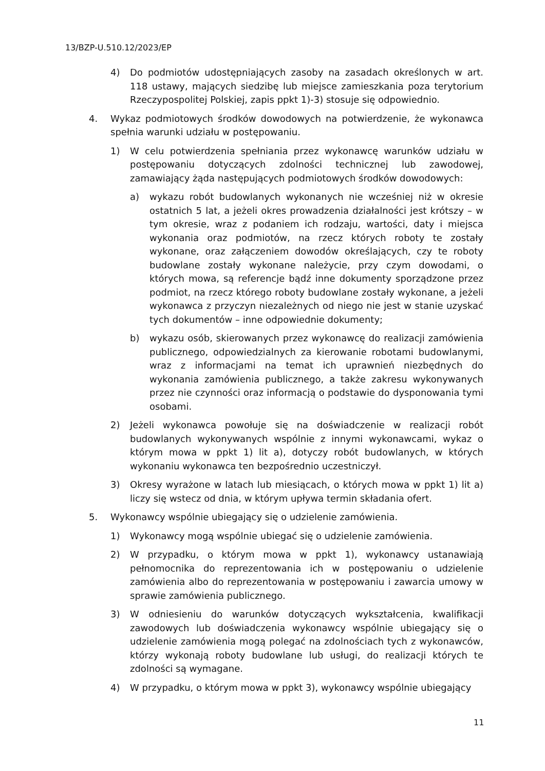13/BZP-U.510.12/2023/EP
4) Do podmiotów udostępniających zasoby na zasadach określonych w art. 118 ustawy, mających siedzibę lub miejsce zamieszkania poza terytorium Rzeczypospolitej Polskiej, zapis ppkt 1)-3) stosuje się odpowiednio.
4. Wykaz podmiotowych środków dowodowych na potwierdzenie, że wykonawca spełnia warunki udziału w postępowaniu.
1) W celu potwierdzenia spełniania przez wykonawcę warunków udziału w postępowaniu dotyczących zdolności technicznej lub zawodowej, zamawiający żąda następujących podmiotowych środków dowodowych:
a) wykazu robót budowlanych wykonanych nie wcześniej niż w okresie ostatnich 5 lat, a jeżeli okres prowadzenia działalności jest krótszy – w tym okresie, wraz z podaniem ich rodzaju, wartości, daty i miejsca wykonania oraz podmiotów, na rzecz których roboty te zostały wykonane, oraz załączeniem dowodów określających, czy te roboty budowlane zostały wykonane należycie, przy czym dowodami, o których mowa, są referencje bądź inne dokumenty sporządzone przez podmiot, na rzecz którego roboty budowlane zostały wykonane, a jeżeli wykonawca z przyczyn niezależnych od niego nie jest w stanie uzyskać tych dokumentów – inne odpowiednie dokumenty;
b) wykazu osób, skierowanych przez wykonawcę do realizacji zamówienia publicznego, odpowiedzialnych za kierowanie robotami budowlanymi, wraz z informacjami na temat ich uprawnień niezbędnych do wykonania zamówienia publicznego, a także zakresu wykonywanych przez nie czynności oraz informacją o podstawie do dysponowania tymi osobami.
2) Jeżeli wykonawca powołuje się na doświadczenie w realizacji robót budowlanych wykonywanych wspólnie z innymi wykonawcami, wykaz o którym mowa w ppkt 1) lit a), dotyczy robót budowlanych, w których wykonaniu wykonawca ten bezpośrednio uczestniczył.
3) Okresy wyrażone w latach lub miesiącach, o których mowa w ppkt 1) lit a) liczy się wstecz od dnia, w którym upływa termin składania ofert.
5. Wykonawcy wspólnie ubiegający się o udzielenie zamówienia.
1) Wykonawcy mogą wspólnie ubiegać się o udzielenie zamówienia.
2) W przypadku, o którym mowa w ppkt 1), wykonawcy ustanawiają pełnomocnika do reprezentowania ich w postępowaniu o udzielenie zamówienia albo do reprezentowania w postępowaniu i zawarcia umowy w sprawie zamówienia publicznego.
3) W odniesieniu do warunków dotyczących wykształcenia, kwalifikacji zawodowych lub doświadczenia wykonawcy wspólnie ubiegający się o udzielenie zamówienia mogą polegać na zdolnościach tych z wykonawców, którzy wykonają roboty budowlane lub usługi, do realizacji których te zdolności są wymagane.
4) W przypadku, o którym mowa w ppkt 3), wykonawcy wspólnie ubiegający
11